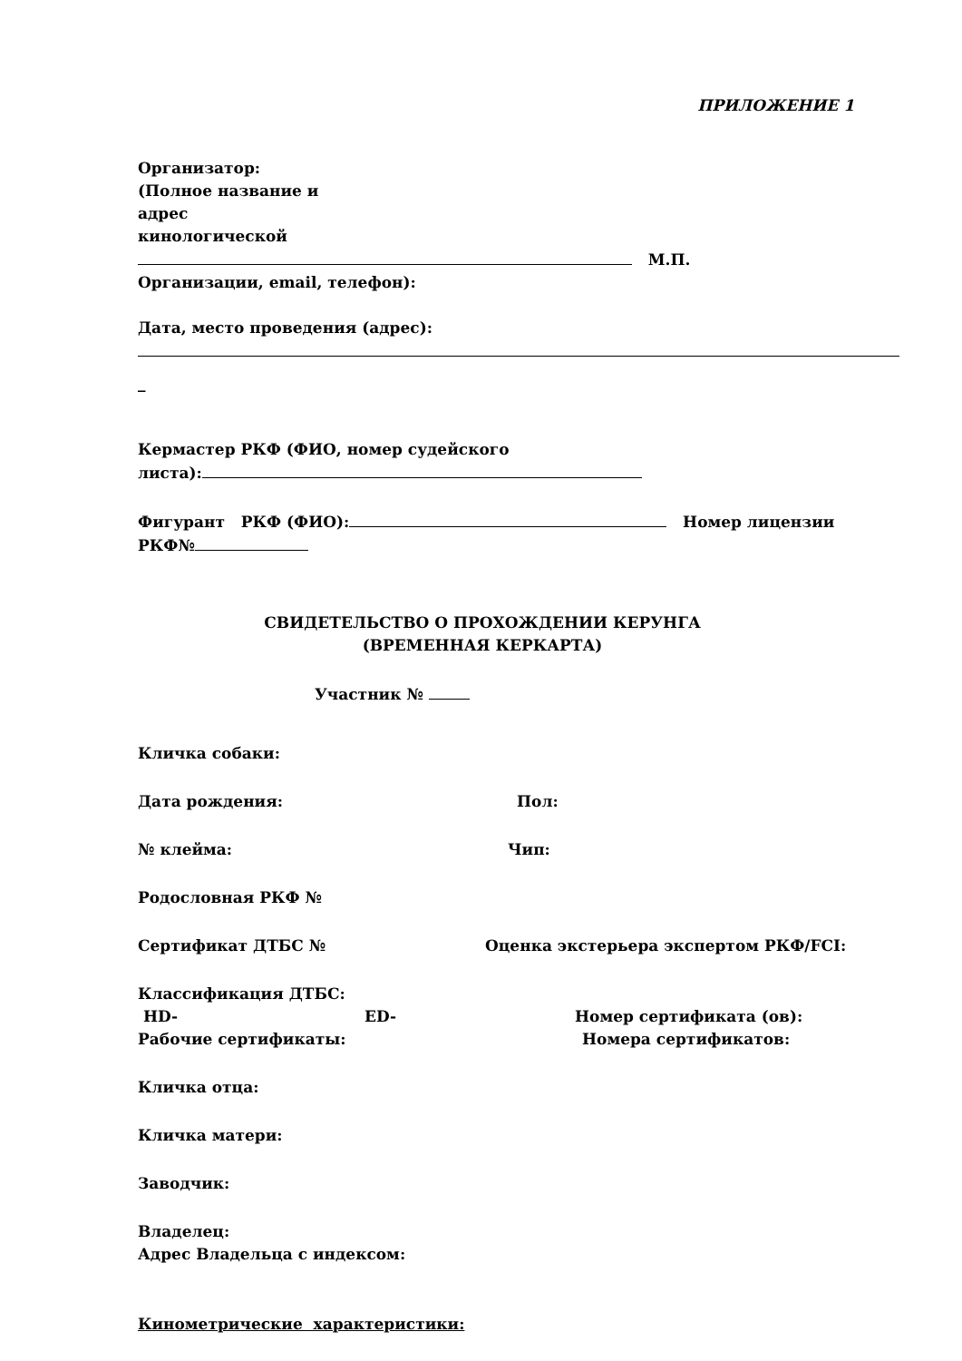ПРИЛОЖЕНИЕ 1
Организатор:
(Полное название и
адрес
кинологической
М.П.
Организации, email, телефон):
Дата, место проведения (адрес):
_
Кермастер РКФ (ФИО, номер судейского
листа):
Фигурант РКФ (ФИО): Номер лицензии
РКФ№
СВИДЕТЕЛЬСТВО О ПРОХОЖДЕНИИ КЕРУНГА
(ВРЕМЕННАЯ КЕРКАРТА)
Участник №
Кличка собаки:
Дата рождения: Пол:
№ клейма: Чип:
Родословная РКФ №
Сертификат ДТБС № Оценка экстерьера экспертом РКФ/FCI:
Классификация ДТБС: HD- ED- Номер сертификата (ов):
Рабочие сертификаты: Номера сертификатов:
Кличка отца:
Кличка матери:
Заводчик:
Владелец:
Адрес Владельца с индексом:
Кинометрические характеристики: